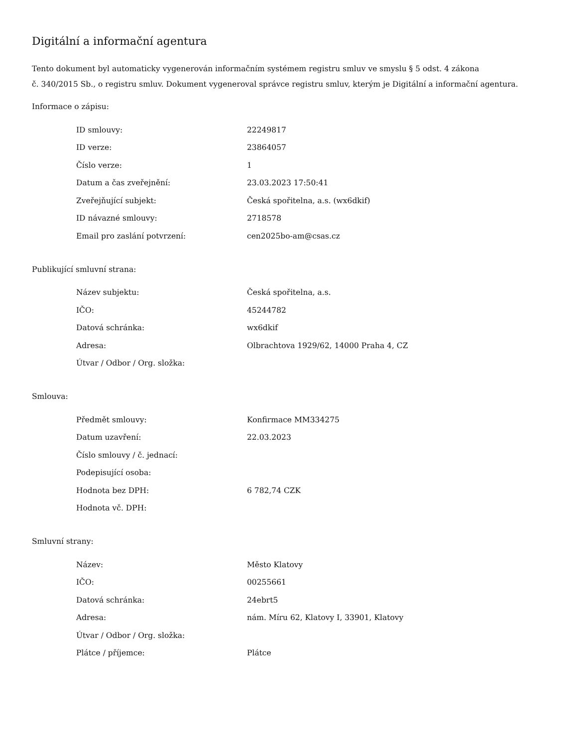Digitální a informační agentura
Tento dokument byl automaticky vygenerován informačním systémem registru smluv ve smyslu § 5 odst. 4 zákona
č. 340/2015 Sb., o registru smluv. Dokument vygeneroval správce registru smluv, kterým je Digitální a informační agentura.
Informace o zápisu:
| ID smlouvy: | 22249817 |
| ID verze: | 23864057 |
| Číslo verze: | 1 |
| Datum a čas zveřejnění: | 23.03.2023 17:50:41 |
| Zveřejňující subjekt: | Česká spořitelna, a.s. (wx6dkif) |
| ID návazné smlouvy: | 2718578 |
| Email pro zaslání potvrzení: | cen2025bo-am@csas.cz |
Publikující smluvní strana:
| Název subjektu: | Česká spořitelna, a.s. |
| IČO: | 45244782 |
| Datová schránka: | wx6dkif |
| Adresa: | Olbrachtova 1929/62, 14000 Praha 4, CZ |
| Útvar / Odbor / Org. složka: | |
Smlouva:
| Předmět smlouvy: | Konfirmace MM334275 |
| Datum uzavření: | 22.03.2023 |
| Číslo smlouvy / č. jednací: | |
| Podepisující osoba: | |
| Hodnota bez DPH: | 6 782,74 CZK |
| Hodnota vč. DPH: | |
Smluvní strany:
| Název: | Město Klatovy |
| IČO: | 00255661 |
| Datová schránka: | 24ebrt5 |
| Adresa: | nám. Míru 62, Klatovy I, 33901, Klatovy |
| Útvar / Odbor / Org. složka: | |
| Plátce / příjemce: | Plátce |